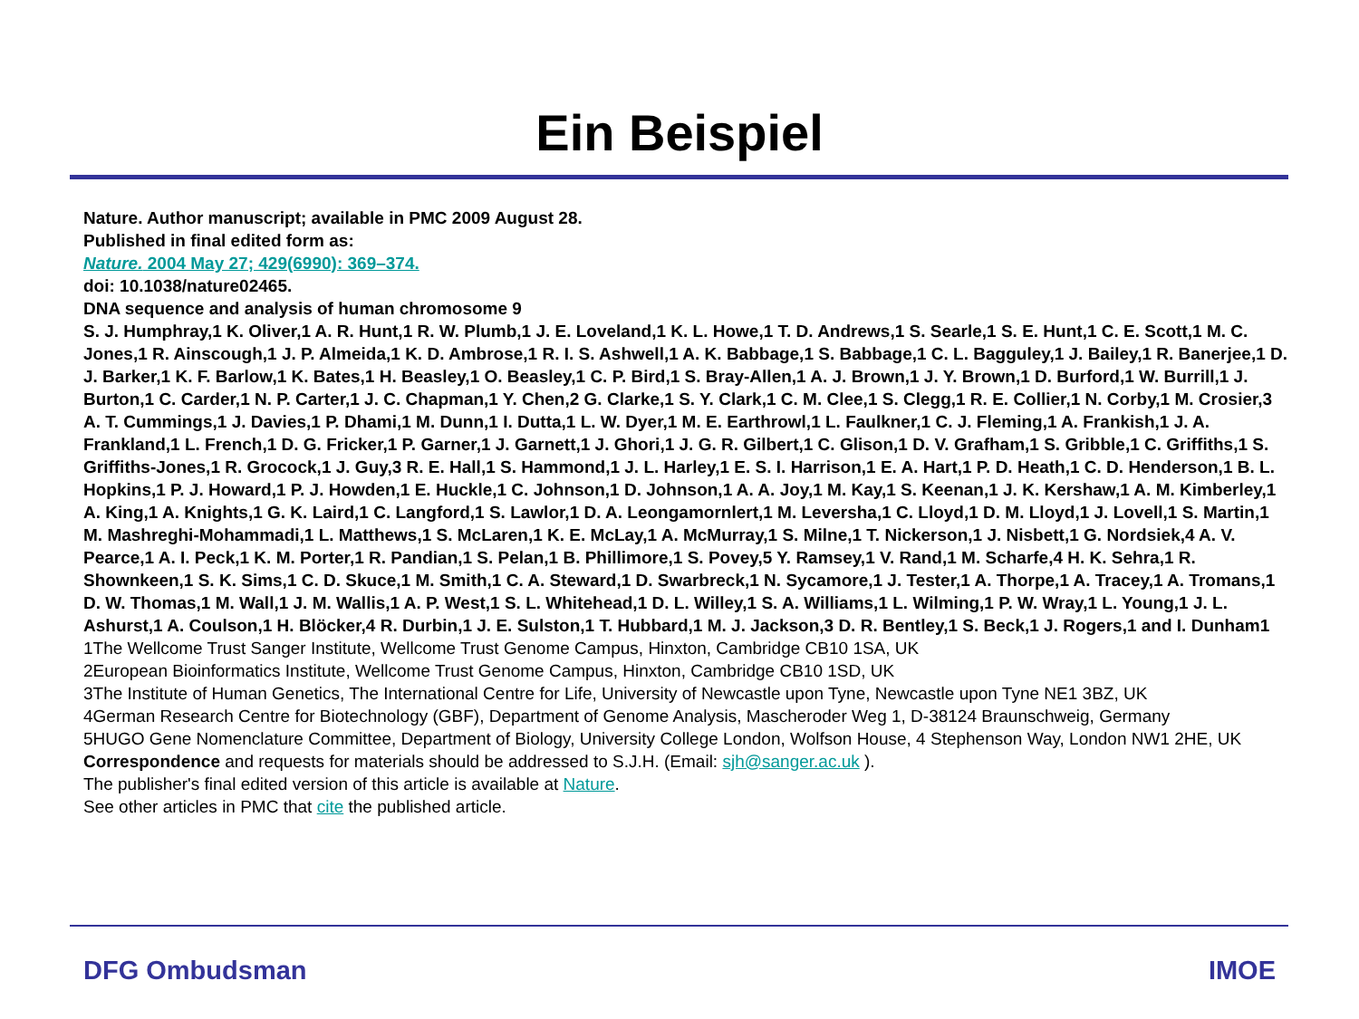Ein Beispiel
Nature. Author manuscript; available in PMC 2009 August 28.
Published in final edited form as:
Nature. 2004 May 27; 429(6990): 369–374.
doi: 10.1038/nature02465.
DNA sequence and analysis of human chromosome 9
S. J. Humphray,1 K. Oliver,1 A. R. Hunt,1 R. W. Plumb,1 J. E. Loveland,1 K. L. Howe,1 T. D. Andrews,1 S. Searle,1 S. E. Hunt,1 C. E. Scott,1 M. C. Jones,1 R. Ainscough,1 J. P. Almeida,1 K. D. Ambrose,1 R. I. S. Ashwell,1 A. K. Babbage,1 S. Babbage,1 C. L. Bagguley,1 J. Bailey,1 R. Banerjee,1 D. J. Barker,1 K. F. Barlow,1 K. Bates,1 H. Beasley,1 O. Beasley,1 C. P. Bird,1 S. Bray-Allen,1 A. J. Brown,1 J. Y. Brown,1 D. Burford,1 W. Burrill,1 J. Burton,1 C. Carder,1 N. P. Carter,1 J. C. Chapman,1 Y. Chen,2 G. Clarke,1 S. Y. Clark,1 C. M. Clee,1 S. Clegg,1 R. E. Collier,1 N. Corby,1 M. Crosier,3 A. T. Cummings,1 J. Davies,1 P. Dhami,1 M. Dunn,1 I. Dutta,1 L. W. Dyer,1 M. E. Earthrowl,1 L. Faulkner,1 C. J. Fleming,1 A. Frankish,1 J. A. Frankland,1 L. French,1 D. G. Fricker,1 P. Garner,1 J. Garnett,1 J. Ghori,1 J. G. R. Gilbert,1 C. Glison,1 D. V. Grafham,1 S. Gribble,1 C. Griffiths,1 S. Griffiths-Jones,1 R. Grocock,1 J. Guy,3 R. E. Hall,1 S. Hammond,1 J. L. Harley,1 E. S. I. Harrison,1 E. A. Hart,1 P. D. Heath,1 C. D. Henderson,1 B. L. Hopkins,1 P. J. Howard,1 P. J. Howden,1 E. Huckle,1 C. Johnson,1 D. Johnson,1 A. A. Joy,1 M. Kay,1 S. Keenan,1 J. K. Kershaw,1 A. M. Kimberley,1 A. King,1 A. Knights,1 G. K. Laird,1 C. Langford,1 S. Lawlor,1 D. A. Leongamornlert,1 M. Leversha,1 C. Lloyd,1 D. M. Lloyd,1 J. Lovell,1 S. Martin,1 M. Mashreghi-Mohammadi,1 L. Matthews,1 S. McLaren,1 K. E. McLay,1 A. McMurray,1 S. Milne,1 T. Nickerson,1 J. Nisbett,1 G. Nordsiek,4 A. V. Pearce,1 A. I. Peck,1 K. M. Porter,1 R. Pandian,1 S. Pelan,1 B. Phillimore,1 S. Povey,5 Y. Ramsey,1 V. Rand,1 M. Scharfe,4 H. K. Sehra,1 R. Shownkeen,1 S. K. Sims,1 C. D. Skuce,1 M. Smith,1 C. A. Steward,1 D. Swarbreck,1 N. Sycamore,1 J. Tester,1 A. Thorpe,1 A. Tracey,1 A. Tromans,1 D. W. Thomas,1 M. Wall,1 J. M. Wallis,1 A. P. West,1 S. L. Whitehead,1 D. L. Willey,1 S. A. Williams,1 L. Wilming,1 P. W. Wray,1 L. Young,1 J. L. Ashurst,1 A. Coulson,1 H. Blöcker,4 R. Durbin,1 J. E. Sulston,1 T. Hubbard,1 M. J. Jackson,3 D. R. Bentley,1 S. Beck,1 J. Rogers,1 and I. Dunham1
1The Wellcome Trust Sanger Institute, Wellcome Trust Genome Campus, Hinxton, Cambridge CB10 1SA, UK
2European Bioinformatics Institute, Wellcome Trust Genome Campus, Hinxton, Cambridge CB10 1SD, UK
3The Institute of Human Genetics, The International Centre for Life, University of Newcastle upon Tyne, Newcastle upon Tyne NE1 3BZ, UK
4German Research Centre for Biotechnology (GBF), Department of Genome Analysis, Mascheroder Weg 1, D-38124 Braunschweig, Germany
5HUGO Gene Nomenclature Committee, Department of Biology, University College London, Wolfson House, 4 Stephenson Way, London NW1 2HE, UK
Correspondence and requests for materials should be addressed to S.J.H. (Email: sjh@sanger.ac.uk ).
The publisher's final edited version of this article is available at Nature.
See other articles in PMC that cite the published article.
DFG Ombudsman IMOE